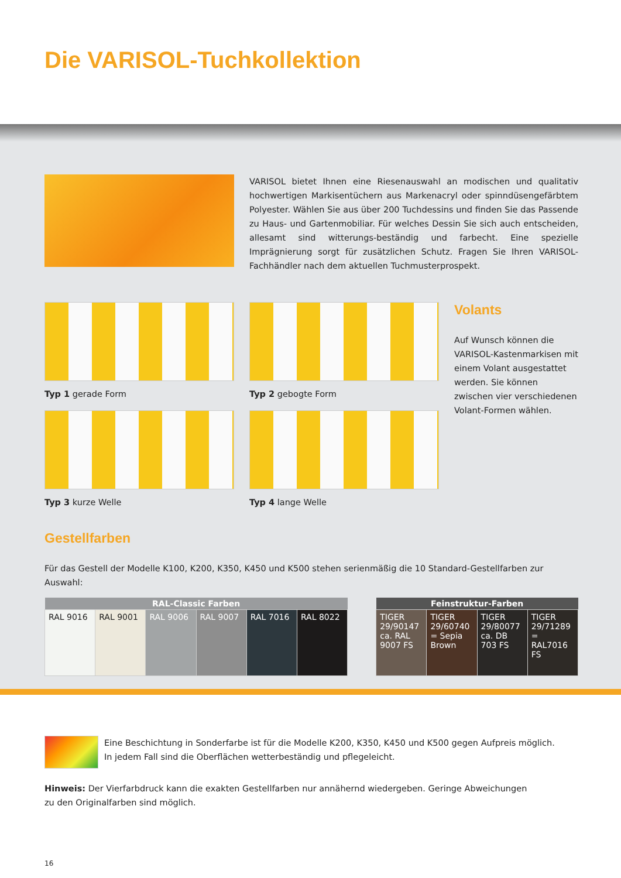Die VARISOL-Tuchkollektion
VARISOL bietet Ihnen eine Riesenauswahl an modischen und qualitativ hochwertigen Markisentüchern aus Markenacryl oder spinndüsengefärbtem Polyester. Wählen Sie aus über 200 Tuchdessins und finden Sie das Passende zu Haus- und Gartenmobiliar. Für welches Dessin Sie sich auch entscheiden, allesamt sind witterungs-beständig und farbecht. Eine spezielle Imprägnierung sorgt für zusätzlichen Schutz. Fragen Sie Ihren VARISOL-Fachhändler nach dem aktuellen Tuchmusterprospekt.
Typ 1 gerade Form
Typ 3 kurze Welle
Typ 2 gebogte Form
Typ 4 lange Welle
Volants
Auf Wunsch können die VARISOL-Kastenmarkisen mit einem Volant ausgestattet werden. Sie können zwischen vier verschiedenen Volant-Formen wählen.
Gestellfarben
Für das Gestell der Modelle K100, K200, K350, K450 und K500 stehen serienmäßig die 10 Standard-Gestellfarben zur Auswahl:
| RAL-Classic Farben | | | | | |
| --- | --- | --- | --- | --- | --- |
| RAL 9016 | RAL 9001 | RAL 9006 | RAL 9007 | RAL 7016 | RAL 8022 |
| Feinstruktur-Farben | | | |
| --- | --- | --- | --- |
| TIGER 29/90147 ca. RAL 9007 FS | TIGER 29/60740 = Sepia Brown | TIGER 29/80077 ca. DB 703 FS | TIGER 29/71289 = RAL7016 FS |
Eine Beschichtung in Sonderfarbe ist für die Modelle K200, K350, K450 und K500 gegen Aufpreis möglich.
In jedem Fall sind die Oberflächen wetterbeständig und pflegeleicht.
Hinweis: Der Vierfarbdruck kann die exakten Gestellfarben nur annähernd wiedergeben. Geringe Abweichungen
zu den Originalfarben sind möglich.
16